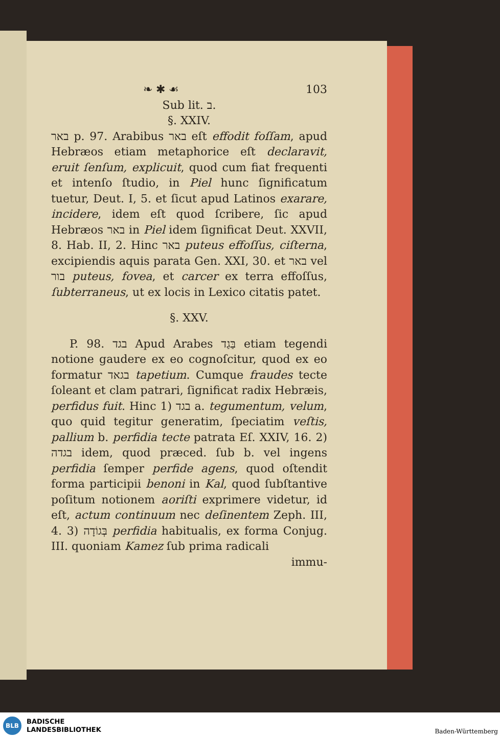❧ ✱ ☙ 103
Sub lit. ב.
§. XXIV.
באר p. 97. Arabibus באר eſt effodit foſſam, apud Hebræos etiam metaphorice eſt declaravit, eruit ſenſum, explicuit, quod cum fiat frequenti et intenſo ſtudio, in Piel hunc ſignificatum tuetur, Deut. I, 5. et ſicut apud Latinos exarare, incidere, idem eſt quod ſcribere, ſic apud Hebræos באר in Piel idem ſignificat Deut. XXVII, 8. Hab. II, 2. Hinc באר puteus effoſſus, ciſterna, excipiendis aquis parata Gen. XXI, 30. et באר vel בור puteus, fovea, et carcer ex terra effoſſus, ſubterraneus, ut ex locis in Lexico citatis patet.
§. XXV.
P. 98. בגד Apud Arabes בַּגַד etiam tegendi notione gaudere ex eo cognoſcitur, quod ex eo formatur בגאד tapetium. Cumque fraudes tecte ſoleant et clam patrari, ſignificat radix Hebræis, perfidus fuit. Hinc 1) בגד a. tegumentum, velum, quo quid tegitur generatim, ſpeciatim veſtis, pallium b. perfidia tecte patrata Eſ. XXIV, 16. 2) בגדה idem, quod præced. ſub b. vel ingens perfidia ſemper perfide agens, quod oſtendit forma participii benoni in Kal, quod ſubſtantive poſitum notionem aoriſti exprimere videtur, id eſt, actum continuum nec deſinentem Zeph. III, 4. 3) בְּגוֹדָה perfidia habitualis, ex forma Conjug. III. quoniam Kamez ſub prima radicali
immu-
BLB
BADISCHE
LANDESBIBLIOTHEK
Baden-Württemberg